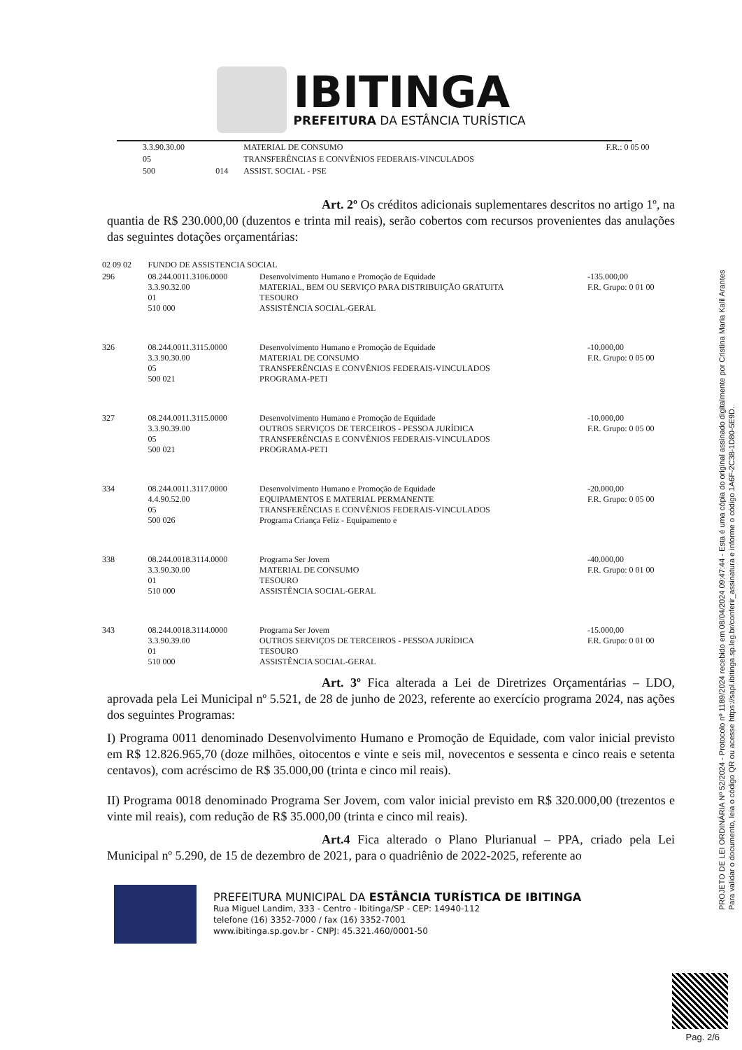IBITINGA
PREFEITURA DA ESTÂNCIA TURÍSTICA
| 3.3.90.30.00 | | MATERIAL DE CONSUMO | F.R.: 0 05 00 |
| 05 | | TRANSFERÊNCIAS E CONVÊNIOS FEDERAIS-VINCULADOS | |
| 500 | 014 | ASSIST. SOCIAL - PSE | |
Art. 2º Os créditos adicionais suplementares descritos no artigo 1º, na quantia de R$ 230.000,00 (duzentos e trinta mil reais), serão cobertos com recursos provenientes das anulações das seguintes dotações orçamentárias:
| 02 09 02 | FUNDO DE ASSISTENCIA SOCIAL | | |
| 296 | 08.244.0011.3106.0000 3.3.90.32.00 01 510 000 | Desenvolvimento Humano e Promoção de Equidade MATERIAL, BEM OU SERVIÇO PARA DISTRIBUIÇÃO GRATUITA TESOURO ASSISTÊNCIA SOCIAL-GERAL | -135.000,00 F.R. Grupo: 0 01 00 |
| 326 | 08.244.0011.3115.0000 3.3.90.30.00 05 500 021 | Desenvolvimento Humano e Promoção de Equidade MATERIAL DE CONSUMO TRANSFERÊNCIAS E CONVÊNIOS FEDERAIS-VINCULADOS PROGRAMA-PETI | -10.000,00 F.R. Grupo: 0 05 00 |
| 327 | 08.244.0011.3115.0000 3.3.90.39.00 05 500 021 | Desenvolvimento Humano e Promoção de Equidade OUTROS SERVIÇOS DE TERCEIROS - PESSOA JURÍDICA TRANSFERÊNCIAS E CONVÊNIOS FEDERAIS-VINCULADOS PROGRAMA-PETI | -10.000,00 F.R. Grupo: 0 05 00 |
| 334 | 08.244.0011.3117.0000 4.4.90.52.00 05 500 026 | Desenvolvimento Humano e Promoção de Equidade EQUIPAMENTOS E MATERIAL PERMANENTE TRANSFERÊNCIAS E CONVÊNIOS FEDERAIS-VINCULADOS Programa Criança Feliz - Equipamento e | -20.000,00 F.R. Grupo: 0 05 00 |
| 338 | 08.244.0018.3114.0000 3.3.90.30.00 01 510 000 | Programa Ser Jovem MATERIAL DE CONSUMO TESOURO ASSISTÊNCIA SOCIAL-GERAL | -40.000,00 F.R. Grupo: 0 01 00 |
| 343 | 08.244.0018.3114.0000 3.3.90.39.00 01 510 000 | Programa Ser Jovem OUTROS SERVIÇOS DE TERCEIROS - PESSOA JURÍDICA TESOURO ASSISTÊNCIA SOCIAL-GERAL | -15.000,00 F.R. Grupo: 0 01 00 |
Art. 3º Fica alterada a Lei de Diretrizes Orçamentárias – LDO, aprovada pela Lei Municipal nº 5.521, de 28 de junho de 2023, referente ao exercício programa 2024, nas ações dos seguintes Programas:
I) Programa 0011 denominado Desenvolvimento Humano e Promoção de Equidade, com valor inicial previsto em R$ 12.826.965,70 (doze milhões, oitocentos e vinte e seis mil, novecentos e sessenta e cinco reais e setenta centavos), com acréscimo de R$ 35.000,00 (trinta e cinco mil reais).
II) Programa 0018 denominado Programa Ser Jovem, com valor inicial previsto em R$ 320.000,00 (trezentos e vinte mil reais), com redução de R$ 35.000,00 (trinta e cinco mil reais).
Art.4 Fica alterado o Plano Plurianual – PPA, criado pela Lei Municipal nº 5.290, de 15 de dezembro de 2021, para o quadriênio de 2022-2025, referente ao
PREFEITURA MUNICIPAL DA ESTÂNCIA TURÍSTICA DE IBITINGA
Rua Miguel Landim, 333 - Centro - Ibitinga/SP - CEP: 14940-112
telefone (16) 3352-7000 / fax (16) 3352-7001
www.ibitinga.sp.gov.br - CNPJ: 45.321.460/0001-50
PROJETO DE LEI ORDINÁRIA Nº 52/2024 - Protocolo nº 1189/2024 recebido em 08/04/2024 09:47:44 - Esta é uma cópia do original assinado digitalmente por Cristina Maria Kalil Arantes
Para validar o documento, leia o código QR ou acesse https://sapl.ibitinga.sp.leg.br/conferir_assinatura e informe o código 1A6F-2C38-1D80-5E9D.
Pag. 2/6